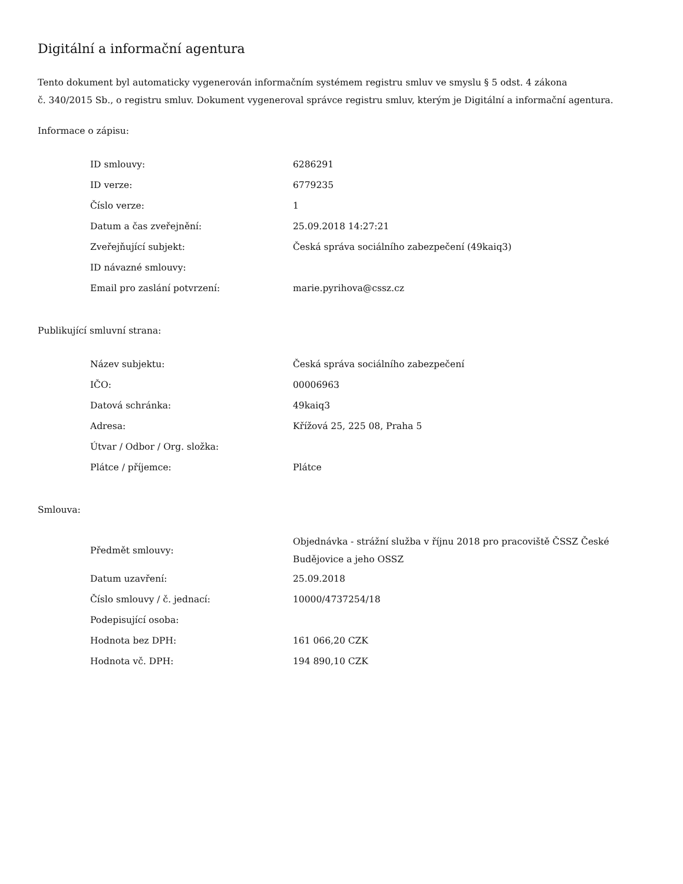Digitální a informační agentura
Tento dokument byl automaticky vygenerován informačním systémem registru smluv ve smyslu § 5 odst. 4 zákona
č. 340/2015 Sb., o registru smluv. Dokument vygeneroval správce registru smluv, kterým je Digitální a informační agentura.
Informace o zápisu:
| ID smlouvy: | 6286291 |
| ID verze: | 6779235 |
| Číslo verze: | 1 |
| Datum a čas zveřejnění: | 25.09.2018 14:27:21 |
| Zveřejňující subjekt: | Česká správa sociálního zabezpečení (49kaiq3) |
| ID návazné smlouvy: | |
| Email pro zaslání potvrzení: | marie.pyrihova@cssz.cz |
Publikující smluvní strana:
| Název subjektu: | Česká správa sociálního zabezpečení |
| IČO: | 00006963 |
| Datová schránka: | 49kaiq3 |
| Adresa: | Křížová 25, 225 08, Praha 5 |
| Útvar / Odbor / Org. složka: | |
| Plátce / příjemce: | Plátce |
Smlouva:
| Předmět smlouvy: | Objednávka - strážní služba v říjnu 2018 pro pracoviště ČSSZ České Budějovice a jeho OSSZ |
| Datum uzavření: | 25.09.2018 |
| Číslo smlouvy / č. jednací: | 10000/4737254/18 |
| Podepisující osoba: | |
| Hodnota bez DPH: | 161 066,20 CZK |
| Hodnota vč. DPH: | 194 890,10 CZK |